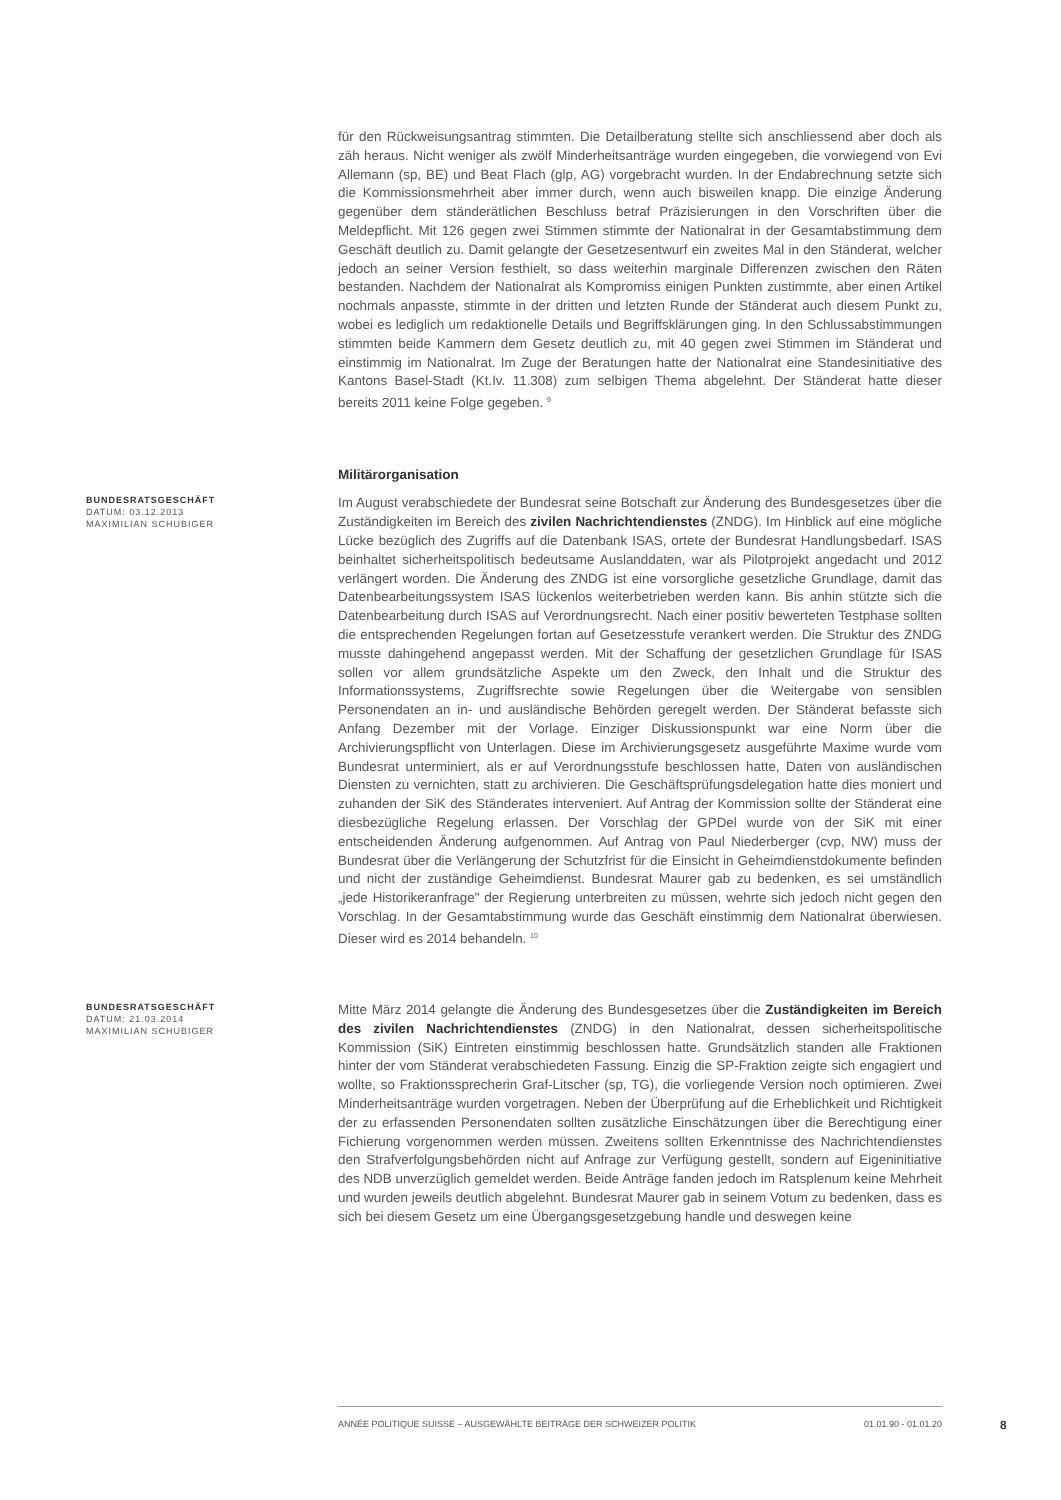für den Rückweisungsantrag stimmten. Die Detailberatung stellte sich anschliessend aber doch als zäh heraus. Nicht weniger als zwölf Minderheitsanträge wurden eingegeben, die vorwiegend von Evi Allemann (sp, BE) und Beat Flach (glp, AG) vorgebracht wurden. In der Endabrechnung setzte sich die Kommissionsmehrheit aber immer durch, wenn auch bisweilen knapp. Die einzige Änderung gegenüber dem ständerätlichen Beschluss betraf Präzisierungen in den Vorschriften über die Meldepflicht. Mit 126 gegen zwei Stimmen stimmte der Nationalrat in der Gesamtabstimmung dem Geschäft deutlich zu. Damit gelangte der Gesetzesentwurf ein zweites Mal in den Ständerat, welcher jedoch an seiner Version festhielt, so dass weiterhin marginale Differenzen zwischen den Räten bestanden. Nachdem der Nationalrat als Kompromiss einigen Punkten zustimmte, aber einen Artikel nochmals anpasste, stimmte in der dritten und letzten Runde der Ständerat auch diesem Punkt zu, wobei es lediglich um redaktionelle Details und Begriffsklärungen ging. In den Schlussabstimmungen stimmten beide Kammern dem Gesetz deutlich zu, mit 40 gegen zwei Stimmen im Ständerat und einstimmig im Nationalrat. Im Zuge der Beratungen hatte der Nationalrat eine Standesinitiative des Kantons Basel-Stadt (Kt.Iv. 11.308) zum selbigen Thema abgelehnt. Der Ständerat hatte dieser bereits 2011 keine Folge gegeben. <sup>9</sup>
Militärorganisation
BUNDESRATSGESCHÄFT
DATUM: 03.12.2013
MAXIMILIAN SCHUBIGER
Im August verabschiedete der Bundesrat seine Botschaft zur Änderung des Bundesgesetzes über die Zuständigkeiten im Bereich des zivilen Nachrichtendienstes (ZNDG). Im Hinblick auf eine mögliche Lücke bezüglich des Zugriffs auf die Datenbank ISAS, ortete der Bundesrat Handlungsbedarf. ISAS beinhaltet sicherheitspolitisch bedeutsame Auslanddaten, war als Pilotprojekt angedacht und 2012 verlängert worden. Die Änderung des ZNDG ist eine vorsorgliche gesetzliche Grundlage, damit das Datenbearbeitungssystem ISAS lückenlos weiterbetrieben werden kann. Bis anhin stützte sich die Datenbearbeitung durch ISAS auf Verordnungsrecht. Nach einer positiv bewerteten Testphase sollten die entsprechenden Regelungen fortan auf Gesetzesstufe verankert werden. Die Struktur des ZNDG musste dahingehend angepasst werden. Mit der Schaffung der gesetzlichen Grundlage für ISAS sollen vor allem grundsätzliche Aspekte um den Zweck, den Inhalt und die Struktur des Informationssystems, Zugriffsrechte sowie Regelungen über die Weitergabe von sensiblen Personendaten an in- und ausländische Behörden geregelt werden. Der Ständerat befasste sich Anfang Dezember mit der Vorlage. Einziger Diskussionspunkt war eine Norm über die Archivierungspflicht von Unterlagen. Diese im Archivierungsgesetz ausgeführte Maxime wurde vom Bundesrat unterminiert, als er auf Verordnungsstufe beschlossen hatte, Daten von ausländischen Diensten zu vernichten, statt zu archivieren. Die Geschäftsprüfungsdelegation hatte dies moniert und zuhanden der SiK des Ständerates interveniert. Auf Antrag der Kommission sollte der Ständerat eine diesbezügliche Regelung erlassen. Der Vorschlag der GPDel wurde von der SiK mit einer entscheidenden Änderung aufgenommen. Auf Antrag von Paul Niederberger (cvp, NW) muss der Bundesrat über die Verlängerung der Schutzfrist für die Einsicht in Geheimdienstdokumente befinden und nicht der zuständige Geheimdienst. Bundesrat Maurer gab zu bedenken, es sei umständlich „jede Historikeranfrage" der Regierung unterbreiten zu müssen, wehrte sich jedoch nicht gegen den Vorschlag. In der Gesamtabstimmung wurde das Geschäft einstimmig dem Nationalrat überwiesen. Dieser wird es 2014 behandeln. <sup>10</sup>
BUNDESRATSGESCHÄFT
DATUM: 21.03.2014
MAXIMILIAN SCHUBIGER
Mitte März 2014 gelangte die Änderung des Bundesgesetzes über die Zuständigkeiten im Bereich des zivilen Nachrichtendienstes (ZNDG) in den Nationalrat, dessen sicherheitspolitische Kommission (SiK) Eintreten einstimmig beschlossen hatte. Grundsätzlich standen alle Fraktionen hinter der vom Ständerat verabschiedeten Fassung. Einzig die SP-Fraktion zeigte sich engagiert und wollte, so Fraktionssprecherin Graf-Litscher (sp, TG), die vorliegende Version noch optimieren. Zwei Minderheitsanträge wurden vorgetragen. Neben der Überprüfung auf die Erheblichkeit und Richtigkeit der zu erfassenden Personendaten sollten zusätzliche Einschätzungen über die Berechtigung einer Fichierung vorgenommen werden müssen. Zweitens sollten Erkenntnisse des Nachrichtendienstes den Strafverfolgungsbehörden nicht auf Anfrage zur Verfügung gestellt, sondern auf Eigeninitiative des NDB unverzüglich gemeldet werden. Beide Anträge fanden jedoch im Ratsplenum keine Mehrheit und wurden jeweils deutlich abgelehnt. Bundesrat Maurer gab in seinem Votum zu bedenken, dass es sich bei diesem Gesetz um eine Übergangsgesetzgebung handle und deswegen keine
ANNÉE POLITIQUE SUISSE – AUSGEWÄHLTE BEITRÄGE DER SCHWEIZER POLITIK 01.01.90 - 01.01.20
8